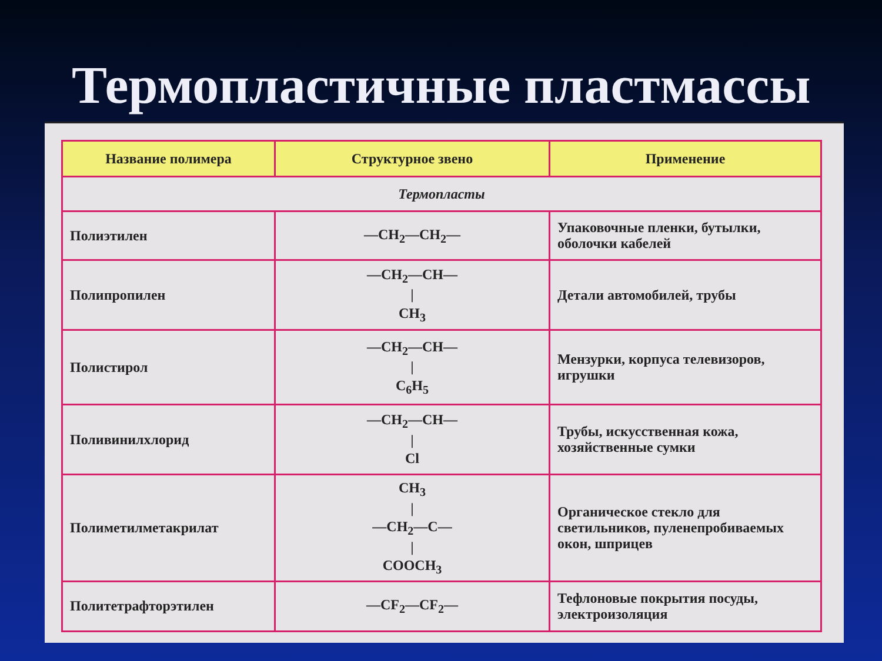Термопластичные пластмассы
| Название полимера | Структурное звено | Применение |
| --- | --- | --- |
| Термопласты | | |
| Полиэтилен | —CH<sub>2</sub>—CH<sub>2</sub>— | Упаковочные пленки, бутылки, оболочки кабелей |
| Полипропилен | —CH<sub>2</sub>—CH— / CH<sub>3</sub> | Детали автомобилей, трубы |
| Полистирол | —CH<sub>2</sub>—CH— / C<sub>6</sub>H<sub>5</sub> | Мензурки, корпуса телевизоров, игрушки |
| Поливинилхлорид | —CH<sub>2</sub>—CH— / Cl | Трубы, искусственная кожа, хозяйственные сумки |
| Полиметилметакрилат | CH<sub>3</sub> / —CH<sub>2</sub>—C— / COOCH<sub>3</sub> | Органическое стекло для светильников, пуленепробиваемых окон, шприцев |
| Политетрафторэтилен | —CF<sub>2</sub>—CF<sub>2</sub>— | Тефлоновые покрытия посуды, электроизоляция |